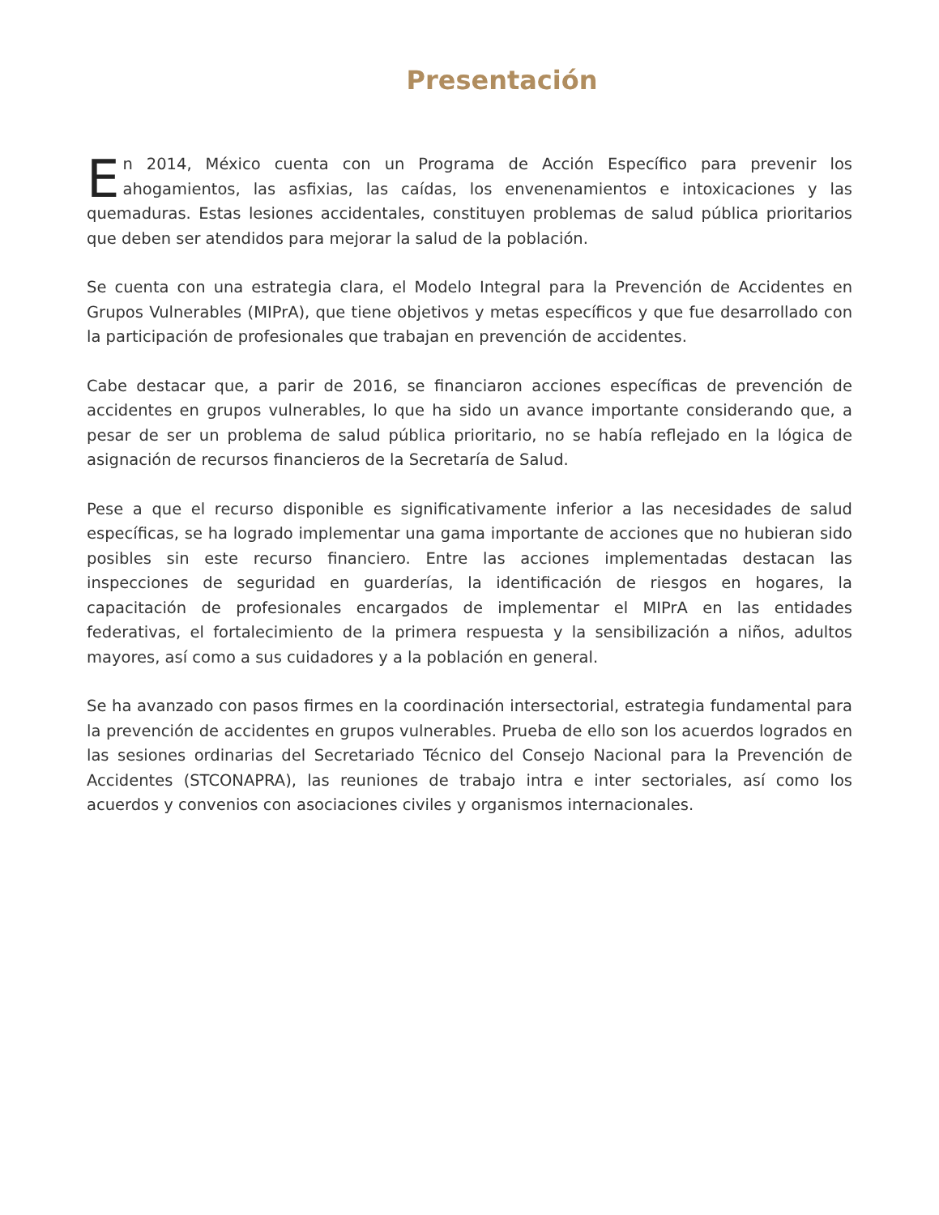Presentación
En 2014, México cuenta con un Programa de Acción Específico para prevenir los ahogamientos, las asfixias, las caídas, los envenenamientos e intoxicaciones y las quemaduras. Estas lesiones accidentales, constituyen problemas de salud pública prioritarios que deben ser atendidos para mejorar la salud de la población.
Se cuenta con una estrategia clara, el Modelo Integral para la Prevención de Accidentes en Grupos Vulnerables (MIPrA), que tiene objetivos y metas específicos y que fue desarrollado con la participación de profesionales que trabajan en prevención de accidentes.
Cabe destacar que, a parir de 2016, se financiaron acciones específicas de prevención de accidentes en grupos vulnerables, lo que ha sido un avance importante considerando que, a pesar de ser un problema de salud pública prioritario, no se había reflejado en la lógica de asignación de recursos financieros de la Secretaría de Salud.
Pese a que el recurso disponible es significativamente inferior a las necesidades de salud específicas, se ha logrado implementar una gama importante de acciones que no hubieran sido posibles sin este recurso financiero. Entre las acciones implementadas destacan las inspecciones de seguridad en guarderías, la identificación de riesgos en hogares, la capacitación de profesionales encargados de implementar el MIPrA en las entidades federativas, el fortalecimiento de la primera respuesta y la sensibilización a niños, adultos mayores, así como a sus cuidadores y a la población en general.
Se ha avanzado con pasos firmes en la coordinación intersectorial, estrategia fundamental para la prevención de accidentes en grupos vulnerables. Prueba de ello son los acuerdos logrados en las sesiones ordinarias del Secretariado Técnico del Consejo Nacional para la Prevención de Accidentes (STCONAPRA), las reuniones de trabajo intra e inter sectoriales, así como los acuerdos y convenios con asociaciones civiles y organismos internacionales.